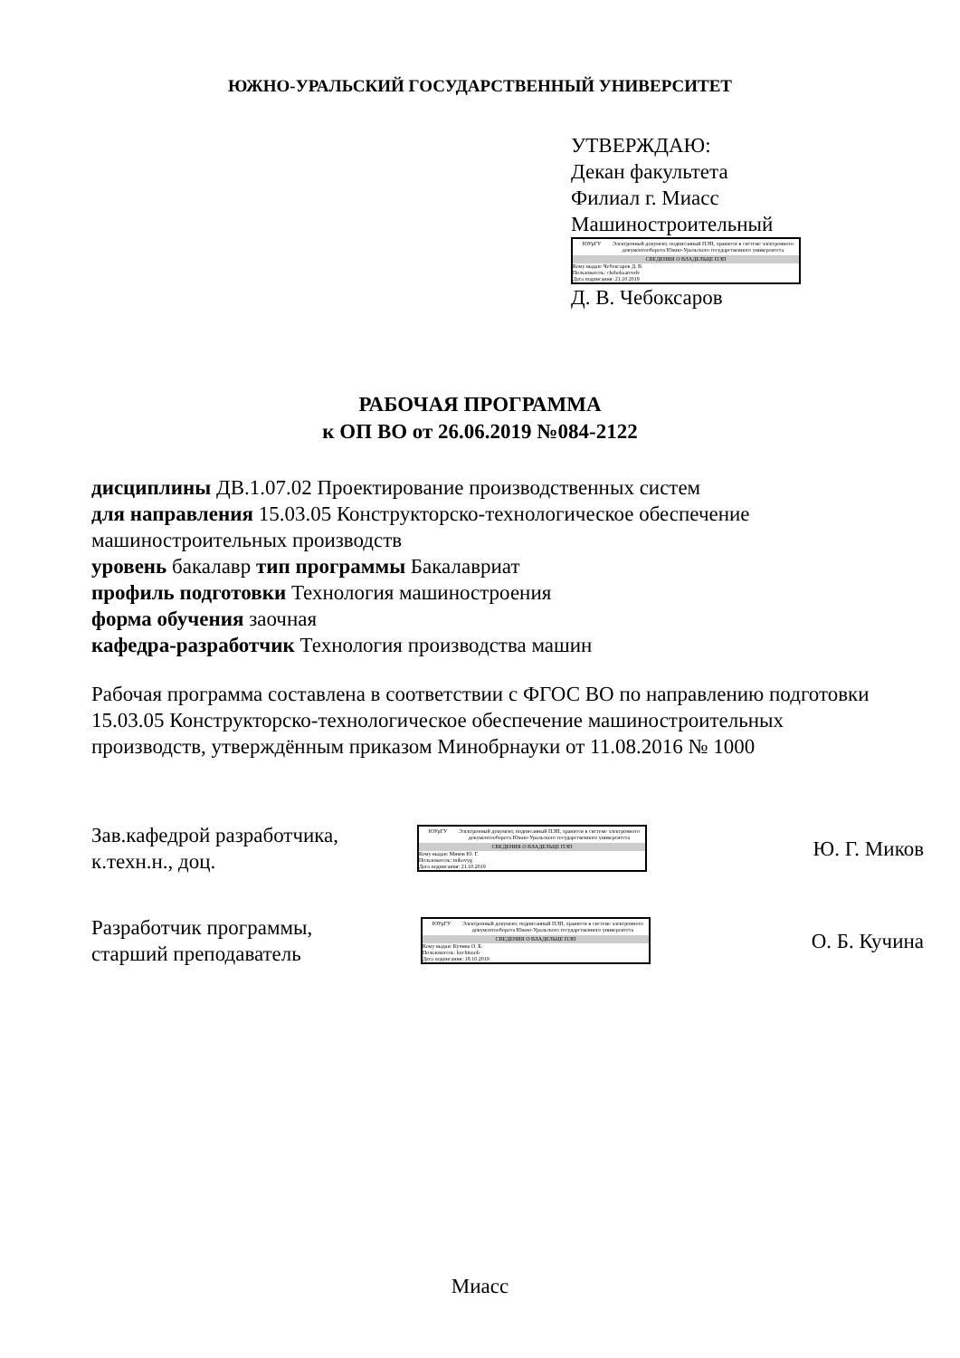ЮЖНО-УРАЛЬСКИЙ ГОСУДАРСТВЕННЫЙ УНИВЕРСИТЕТ
УТВЕРЖДАЮ:
Декан факультета
Филиал г. Миасс
Машиностроительный
ЮУрГУ Электронный документ, подписанный ПЭП, хранится в системе электронного документооборота Южно-Уральского государственного университета
СВЕДЕНИЯ О ВЛАДЕЛЬЦЕ ПЭП
Кому выдан: Чебоксаров Д. В.
Пользователь: cheboksarovdv
Дата подписания: 21.10.2019
Д. В. Чебоксаров
РАБОЧАЯ ПРОГРАММА
к ОП ВО от 26.06.2019 №084-2122
дисциплины ДВ.1.07.02 Проектирование производственных систем
для направления 15.03.05 Конструкторско-технологическое обеспечение машиностроительных производств
уровень бакалавр тип программы Бакалавриат
профиль подготовки Технология машиностроения
форма обучения заочная
кафедра-разработчик Технология производства машин
Рабочая программа составлена в соответствии с ФГОС ВО по направлению подготовки 15.03.05 Конструкторско-технологическое обеспечение машиностроительных производств, утверждённым приказом Минобрнауки от 11.08.2016 № 1000
Зав.кафедрой разработчика,
к.техн.н., доц.
ЮУрГУ Электронный документ, подписанный ПЭП, хранится в системе электронного документооборота Южно-Уральского государственного университета
СВЕДЕНИЯ О ВЛАДЕЛЬЦЕ ПЭП
Кому выдан: Миков Ю. Г.
Пользователь: mikovyg
Дата подписания: 21.10.2019
Ю. Г. Миков
Разработчик программы,
старший преподаватель
ЮУрГУ Электронный документ, подписанный ПЭП, хранится в системе электронного документооборота Южно-Уральского государственного университета
СВЕДЕНИЯ О ВЛАДЕЛЬЦЕ ПЭП
Кому выдан: Кучина О. Б.
Пользователь: kuchinaob
Дата подписания: 18.10.2019
О. Б. Кучина
Миасс